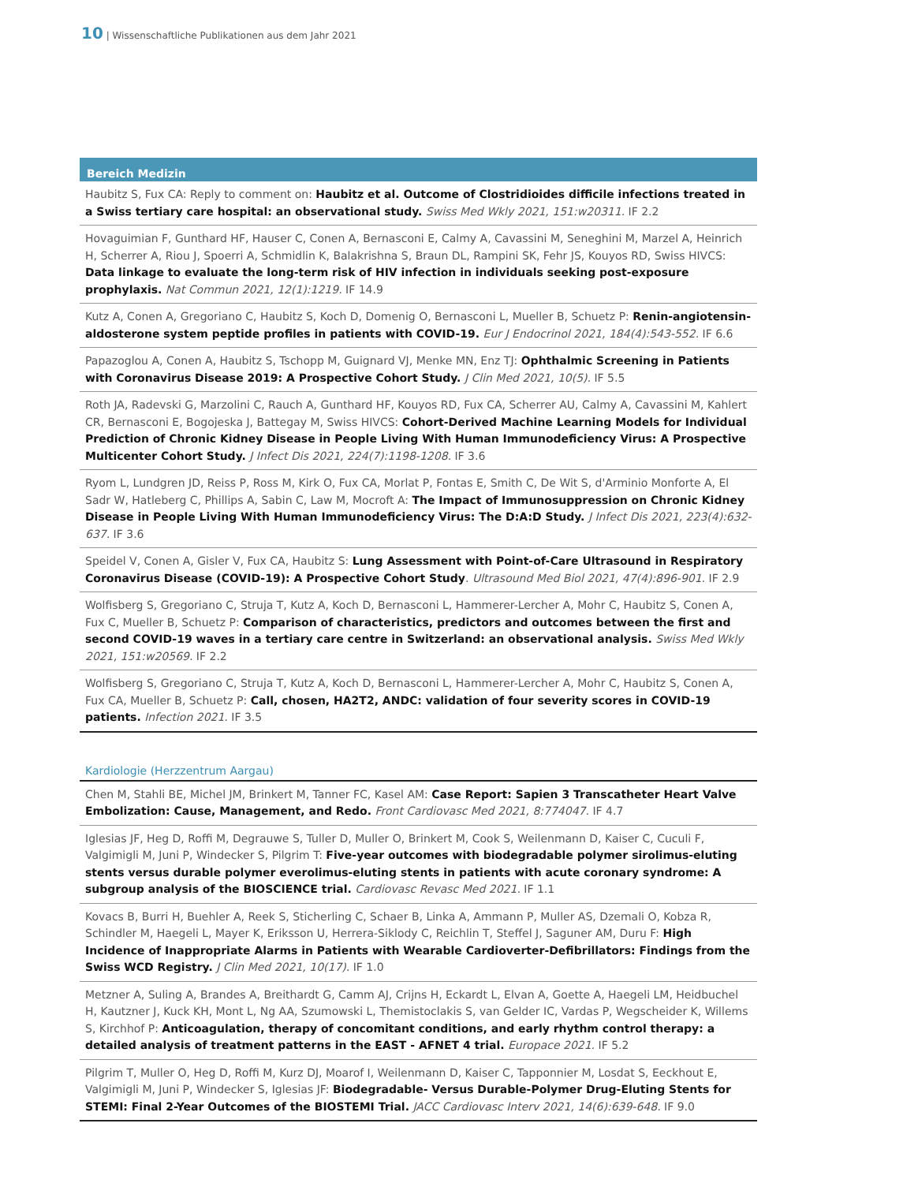10 | Wissenschaftliche Publikationen aus dem Jahr 2021
Bereich Medizin
Haubitz S, Fux CA: Reply to comment on: Haubitz et al. Outcome of Clostridioides difficile infections treated in a Swiss tertiary care hospital: an observational study. Swiss Med Wkly 2021, 151:w20311. IF 2.2
Hovaguimian F, Gunthard HF, Hauser C, Conen A, Bernasconi E, Calmy A, Cavassini M, Seneghini M, Marzel A, Heinrich H, Scherrer A, Riou J, Spoerri A, Schmidlin K, Balakrishna S, Braun DL, Rampini SK, Fehr JS, Kouyos RD, Swiss HIVCS: Data linkage to evaluate the long-term risk of HIV infection in individuals seeking post-exposure prophylaxis. Nat Commun 2021, 12(1):1219. IF 14.9
Kutz A, Conen A, Gregoriano C, Haubitz S, Koch D, Domenig O, Bernasconi L, Mueller B, Schuetz P: Renin-angiotensin-aldosterone system peptide profiles in patients with COVID-19. Eur J Endocrinol 2021, 184(4):543-552. IF 6.6
Papazoglou A, Conen A, Haubitz S, Tschopp M, Guignard VJ, Menke MN, Enz TJ: Ophthalmic Screening in Patients with Coronavirus Disease 2019: A Prospective Cohort Study. J Clin Med 2021, 10(5). IF 5.5
Roth JA, Radevski G, Marzolini C, Rauch A, Gunthard HF, Kouyos RD, Fux CA, Scherrer AU, Calmy A, Cavassini M, Kahlert CR, Bernasconi E, Bogojeska J, Battegay M, Swiss HIVCS: Cohort-Derived Machine Learning Models for Individual Prediction of Chronic Kidney Disease in People Living With Human Immunodeficiency Virus: A Prospective Multicenter Cohort Study. J Infect Dis 2021, 224(7):1198-1208. IF 3.6
Ryom L, Lundgren JD, Reiss P, Ross M, Kirk O, Fux CA, Morlat P, Fontas E, Smith C, De Wit S, d'Arminio Monforte A, El Sadr W, Hatleberg C, Phillips A, Sabin C, Law M, Mocroft A: The Impact of Immunosuppression on Chronic Kidney Disease in People Living With Human Immunodeficiency Virus: The D:A:D Study. J Infect Dis 2021, 223(4):632-637. IF 3.6
Speidel V, Conen A, Gisler V, Fux CA, Haubitz S: Lung Assessment with Point-of-Care Ultrasound in Respiratory Coronavirus Disease (COVID-19): A Prospective Cohort Study. Ultrasound Med Biol 2021, 47(4):896-901. IF 2.9
Wolfisberg S, Gregoriano C, Struja T, Kutz A, Koch D, Bernasconi L, Hammerer-Lercher A, Mohr C, Haubitz S, Conen A, Fux C, Mueller B, Schuetz P: Comparison of characteristics, predictors and outcomes between the first and second COVID-19 waves in a tertiary care centre in Switzerland: an observational analysis. Swiss Med Wkly 2021, 151:w20569. IF 2.2
Wolfisberg S, Gregoriano C, Struja T, Kutz A, Koch D, Bernasconi L, Hammerer-Lercher A, Mohr C, Haubitz S, Conen A, Fux CA, Mueller B, Schuetz P: Call, chosen, HA2T2, ANDC: validation of four severity scores in COVID-19 patients. Infection 2021. IF 3.5
Kardiologie (Herzzentrum Aargau)
Chen M, Stahli BE, Michel JM, Brinkert M, Tanner FC, Kasel AM: Case Report: Sapien 3 Transcatheter Heart Valve Embolization: Cause, Management, and Redo. Front Cardiovasc Med 2021, 8:774047. IF 4.7
Iglesias JF, Heg D, Roffi M, Degrauwe S, Tuller D, Muller O, Brinkert M, Cook S, Weilenmann D, Kaiser C, Cuculi F, Valgimigli M, Juni P, Windecker S, Pilgrim T: Five-year outcomes with biodegradable polymer sirolimus-eluting stents versus durable polymer everolimus-eluting stents in patients with acute coronary syndrome: A subgroup analysis of the BIOSCIENCE trial. Cardiovasc Revasc Med 2021. IF 1.1
Kovacs B, Burri H, Buehler A, Reek S, Sticherling C, Schaer B, Linka A, Ammann P, Muller AS, Dzemali O, Kobza R, Schindler M, Haegeli L, Mayer K, Eriksson U, Herrera-Siklody C, Reichlin T, Steffel J, Saguner AM, Duru F: High Incidence of Inappropriate Alarms in Patients with Wearable Cardioverter-Defibrillators: Findings from the Swiss WCD Registry. J Clin Med 2021, 10(17). IF 1.0
Metzner A, Suling A, Brandes A, Breithardt G, Camm AJ, Crijns H, Eckardt L, Elvan A, Goette A, Haegeli LM, Heidbuchel H, Kautzner J, Kuck KH, Mont L, Ng AA, Szumowski L, Themistoclakis S, van Gelder IC, Vardas P, Wegscheider K, Willems S, Kirchhof P: Anticoagulation, therapy of concomitant conditions, and early rhythm control therapy: a detailed analysis of treatment patterns in the EAST - AFNET 4 trial. Europace 2021. IF 5.2
Pilgrim T, Muller O, Heg D, Roffi M, Kurz DJ, Moarof I, Weilenmann D, Kaiser C, Tapponnier M, Losdat S, Eeckhout E, Valgimigli M, Juni P, Windecker S, Iglesias JF: Biodegradable- Versus Durable-Polymer Drug-Eluting Stents for STEMI: Final 2-Year Outcomes of the BIOSTEMI Trial. JACC Cardiovasc Interv 2021, 14(6):639-648. IF 9.0